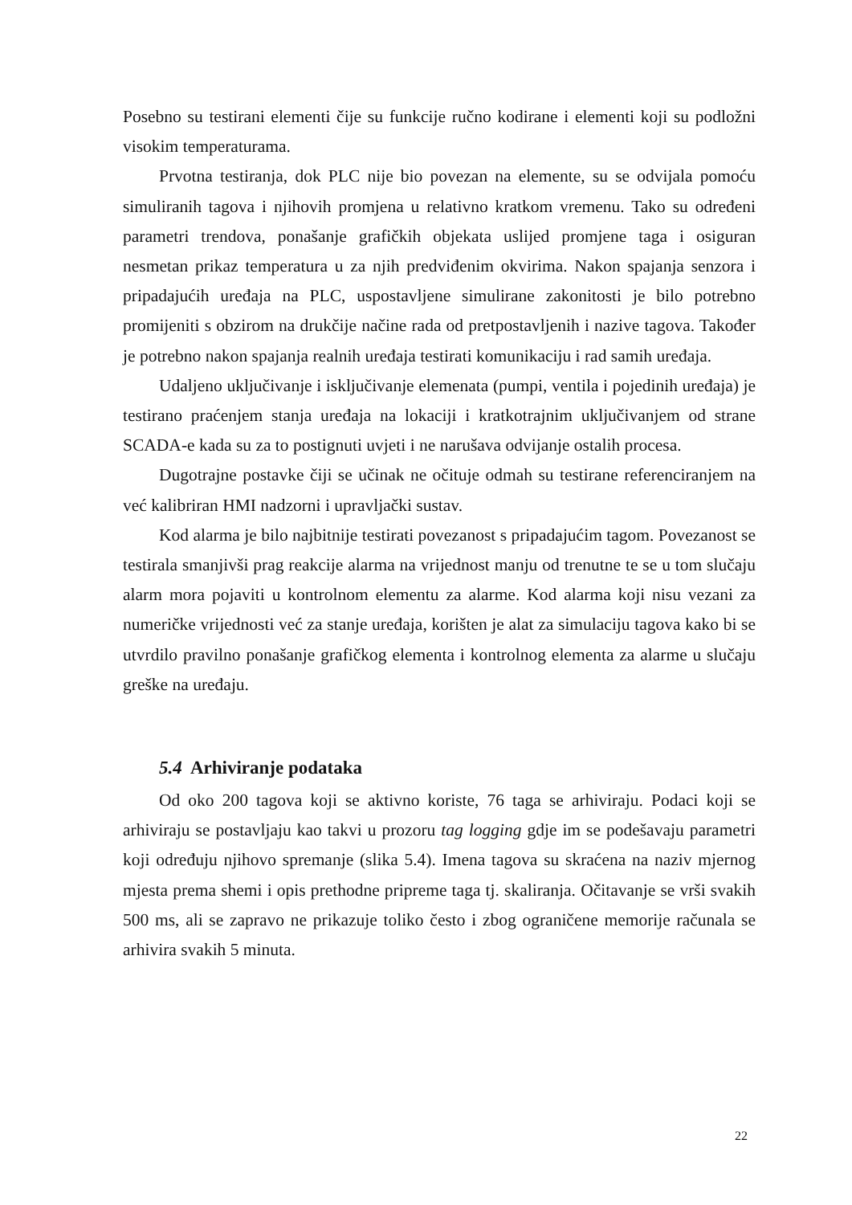Posebno su testirani elementi čije su funkcije ručno kodirane i elementi koji su podložni visokim temperaturama.
Prvotna testiranja, dok PLC nije bio povezan na elemente, su se odvijala pomoću simuliranih tagova i njihovih promjena u relativno kratkom vremenu. Tako su određeni parametri trendova, ponašanje grafičkih objekata uslijed promjene taga i osiguran nesmetan prikaz temperatura u za njih predviđenim okvirima. Nakon spajanja senzora i pripadajućih uređaja na PLC, uspostavljene simulirane zakonitosti je bilo potrebno promijeniti s obzirom na drukčije načine rada od pretpostavljenih i nazive tagova. Također je potrebno nakon spajanja realnih uređaja testirati komunikaciju i rad samih uređaja.
Udaljeno uključivanje i isključivanje elemenata (pumpi, ventila i pojedinih uređaja) je testirano praćenjem stanja uređaja na lokaciji i kratkotrajnim uključivanjem od strane SCADA-e kada su za to postignuti uvjeti i ne narušava odvijanje ostalih procesa.
Dugotrajne postavke čiji se učinak ne očituje odmah su testirane referenciranjem na već kalibriran HMI nadzorni i upravljački sustav.
Kod alarma je bilo najbitnije testirati povezanost s pripadajućim tagom. Povezanost se testirala smanjivši prag reakcije alarma na vrijednost manju od trenutne te se u tom slučaju alarm mora pojaviti u kontrolnom elementu za alarme. Kod alarma koji nisu vezani za numeričke vrijednosti već za stanje uređaja, korišten je alat za simulaciju tagova kako bi se utvrdilo pravilno ponašanje grafičkog elementa i kontrolnog elementa za alarme u slučaju greške na uređaju.
5.4 Arhiviranje podataka
Od oko 200 tagova koji se aktivno koriste, 76 taga se arhiviraju. Podaci koji se arhiviraju se postavljaju kao takvi u prozoru tag logging gdje im se podešavaju parametri koji određuju njihovo spremanje (slika 5.4). Imena tagova su skraćena na naziv mjernog mjesta prema shemi i opis prethodne pripreme taga tj. skaliranja. Očitavanje se vrši svakih 500 ms, ali se zapravo ne prikazuje toliko često i zbog ograničene memorije računala se arhivira svakih 5 minuta.
22